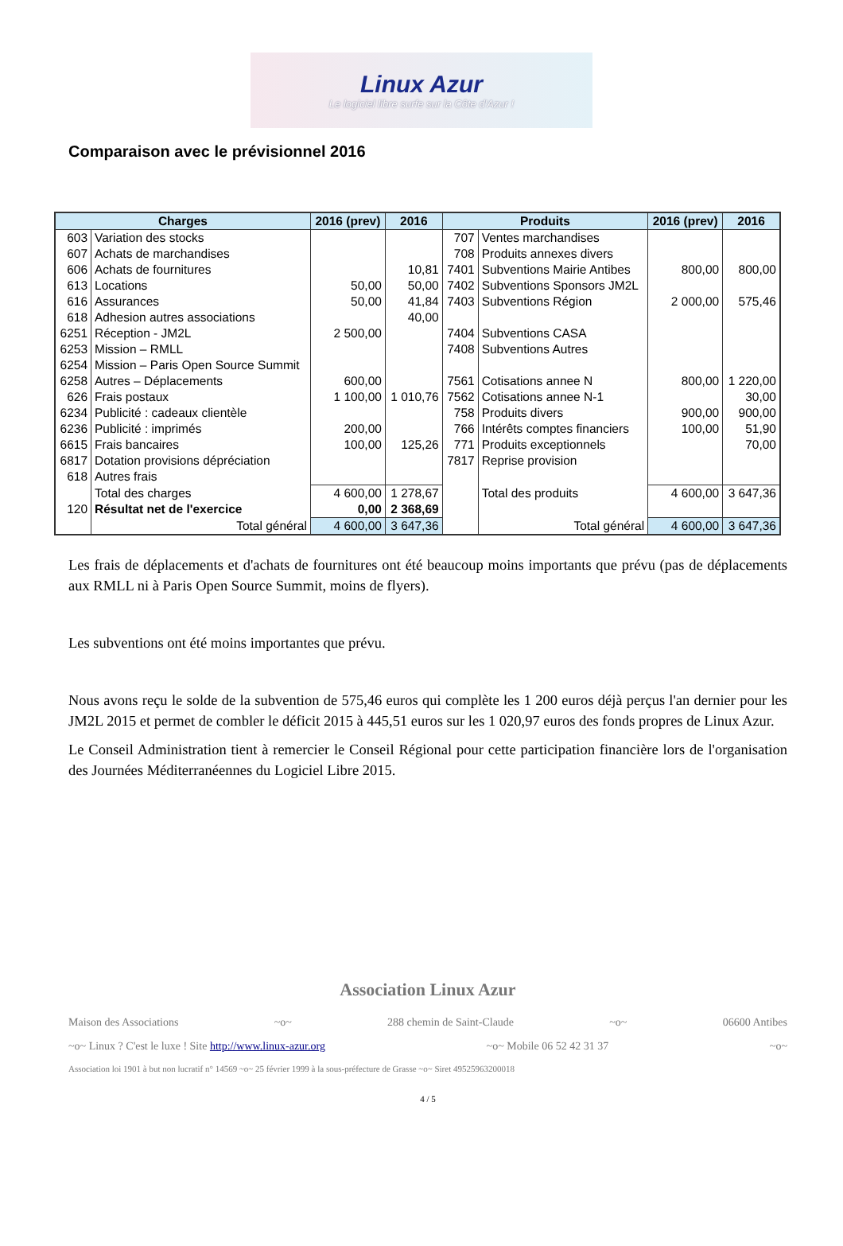Linux Azur
Le logiciel libre surfe sur la Côte d'Azur !
Comparaison avec le prévisionnel 2016
| Charges | | 2016 (prev) | 2016 | Produits | | 2016 (prev) | 2016 |
| --- | --- | --- | --- | --- | --- | --- | --- |
| 603 | Variation des stocks | | | 707 | Ventes marchandises | | |
| 607 | Achats de marchandises | | | 708 | Produits annexes divers | | |
| 606 | Achats de fournitures | | 10,81 | 7401 | Subventions Mairie Antibes | 800,00 | 800,00 |
| 613 | Locations | 50,00 | 50,00 | 7402 | Subventions Sponsors JM2L | | |
| 616 | Assurances | 50,00 | 41,84 | 7403 | Subventions Région | 2 000,00 | 575,46 |
| 618 | Adhesion autres associations | | 40,00 | | | | |
| 6251 | Réception - JM2L | 2 500,00 | | 7404 | Subventions CASA | | |
| 6253 | Mission – RMLL | | | 7408 | Subventions Autres | | |
| 6254 | Mission – Paris Open Source Summit | | | | | | |
| 6258 | Autres – Déplacements | 600,00 | | 7561 | Cotisations annee N | 800,00 | 1 220,00 |
| 626 | Frais postaux | 1 100,00 | 1 010,76 | 7562 | Cotisations annee N-1 | | 30,00 |
| 6234 | Publicité : cadeaux clientèle | | | 758 | Produits divers | 900,00 | 900,00 |
| 6236 | Publicité : imprimés | 200,00 | | 766 | Intérêts comptes financiers | 100,00 | 51,90 |
| 6615 | Frais bancaires | 100,00 | 125,26 | 771 | Produits exceptionnels | | 70,00 |
| 6817 | Dotation provisions dépréciation | | | 7817 | Reprise provision | | |
| 618 | Autres frais | | | | | | |
| | Total des charges | 4 600,00 | 1 278,67 | | Total des produits | 4 600,00 | 3 647,36 |
| 120 | Résultat net de l'exercice | 0,00 | 2 368,69 | | | | |
| | Total général | 4 600,00 | 3 647,36 | | Total général | 4 600,00 | 3 647,36 |
Les frais de déplacements et d'achats de fournitures ont été beaucoup moins importants que prévu (pas de déplacements aux RMLL ni à Paris Open Source Summit, moins de flyers).
Les subventions ont été moins importantes que prévu.
Nous avons reçu le solde de la subvention de 575,46 euros qui complète les 1 200 euros déjà perçus l'an dernier pour les JM2L 2015 et permet de combler le déficit 2015 à 445,51 euros sur les 1 020,97 euros des fonds propres de Linux Azur.
Le Conseil Administration tient à remercier le Conseil Régional pour cette participation financière lors de l'organisation des Journées Méditerranéennes du Logiciel Libre 2015.
Association Linux Azur
Maison des Associations ~o~ 288 chemin de Saint-Claude ~o~ 06600 Antibes
~o~ Linux ? C'est le luxe ! Site http://www.linux-azur.org ~o~ Mobile 06 52 42 31 37 ~o~
Association loi 1901 à but non lucratif n° 14569 ~o~ 25 février 1999 à la sous-préfecture de Grasse ~o~ Siret 49525963200018
4 / 5